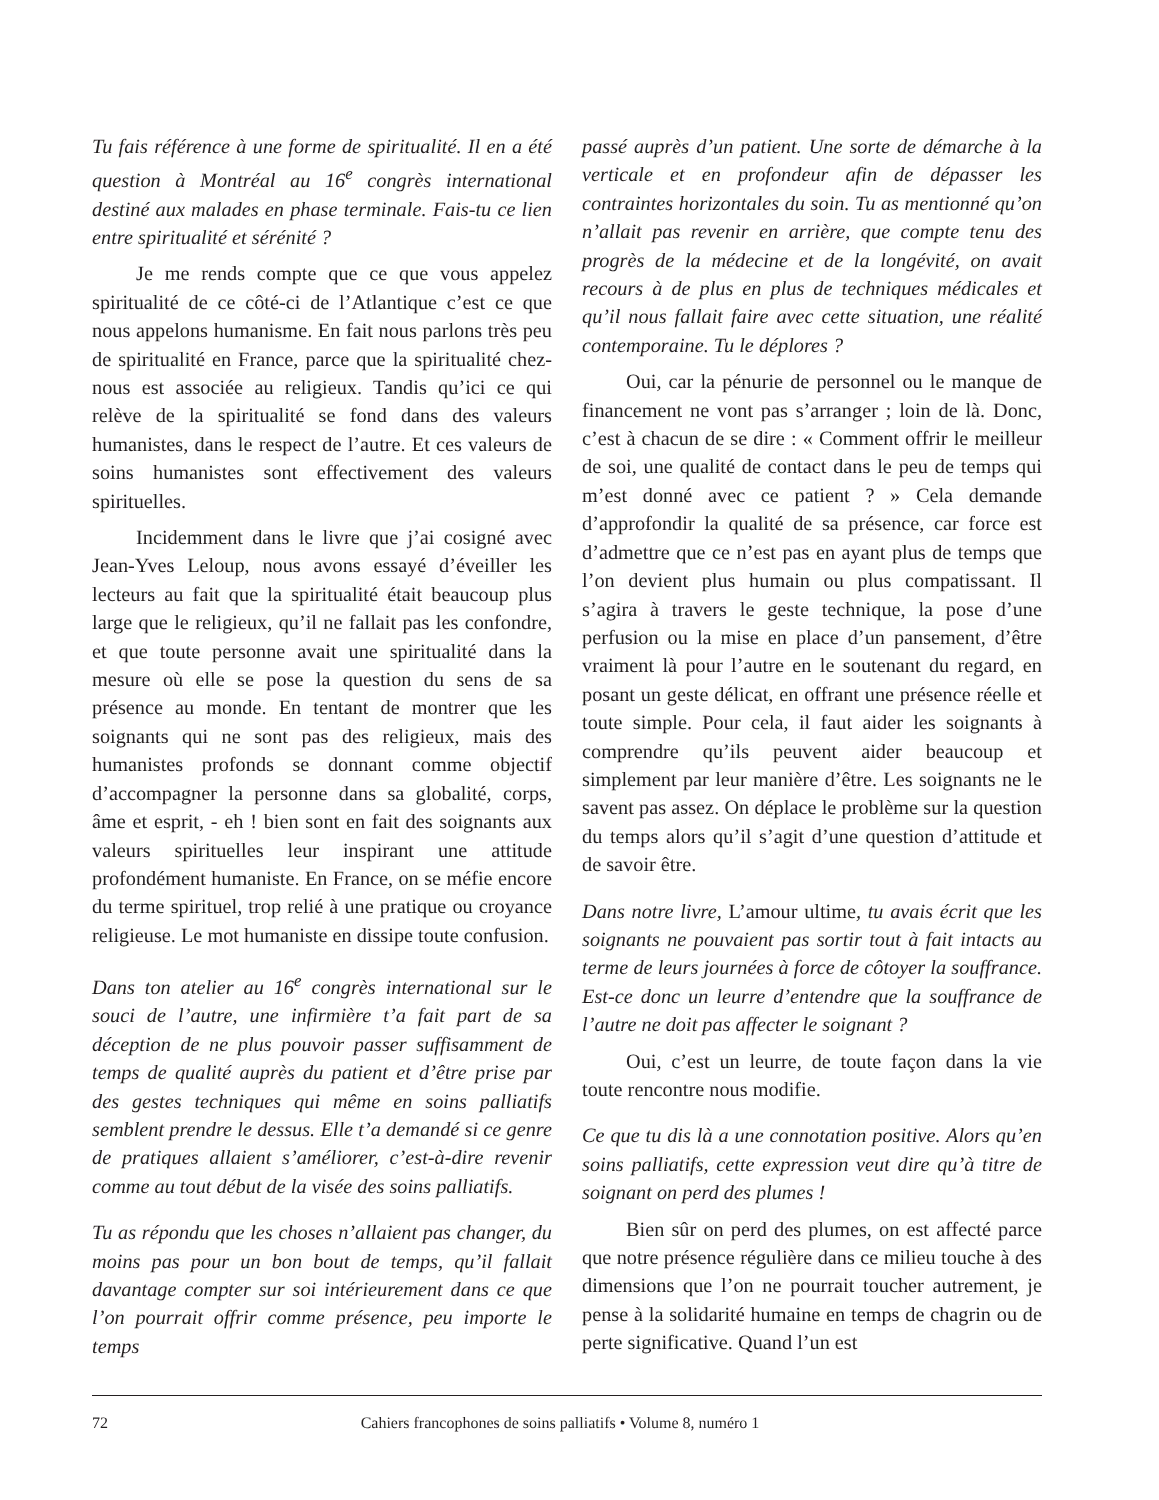Tu fais référence à une forme de spiritualité. Il en a été question à Montréal au 16<sup>e</sup> congrès international destiné aux malades en phase terminale. Fais-tu ce lien entre spiritualité et sérénité ?
Je me rends compte que ce que vous appelez spiritualité de ce côté-ci de l’Atlantique c’est ce que nous appelons humanisme. En fait nous parlons très peu de spiritualité en France, parce que la spiritualité chez-nous est associée au religieux. Tandis qu’ici ce qui relève de la spiritualité se fond dans des valeurs humanistes, dans le respect de l’autre. Et ces valeurs de soins humanistes sont effectivement des valeurs spirituelles.
Incidemment dans le livre que j’ai cosigné avec Jean-Yves Leloup, nous avons essayé d’éveiller les lecteurs au fait que la spiritualité était beaucoup plus large que le religieux, qu’il ne fallait pas les confondre, et que toute personne avait une spiritualité dans la mesure où elle se pose la question du sens de sa présence au monde. En tentant de montrer que les soignants qui ne sont pas des religieux, mais des humanistes profonds se donnant comme objectif d’accompagner la personne dans sa globalité, corps, âme et esprit, - eh ! bien sont en fait des soignants aux valeurs spirituelles leur inspirant une attitude profondément humaniste. En France, on se méfie encore du terme spirituel, trop relié à une pratique ou croyance religieuse. Le mot humaniste en dissipe toute confusion.
Dans ton atelier au 16<sup>e</sup> congrès international sur le souci de l’autre, une infirmière t’a fait part de sa déception de ne plus pouvoir passer suffisamment de temps de qualité auprès du patient et d’être prise par des gestes techniques qui même en soins palliatifs semblent prendre le dessus. Elle t’a demandé si ce genre de pratiques allaient s’améliorer, c’est-à-dire revenir comme au tout début de la visée des soins palliatifs.
Tu as répondu que les choses n’allaient pas changer, du moins pas pour un bon bout de temps, qu’il fallait davantage compter sur soi intérieurement dans ce que l’on pourrait offrir comme présence, peu importe le temps
passé auprès d’un patient. Une sorte de démarche à la verticale et en profondeur afin de dépasser les contraintes horizontales du soin. Tu as mentionné qu’on n’allait pas revenir en arrière, que compte tenu des progrès de la médecine et de la longévité, on avait recours à de plus en plus de techniques médicales et qu’il nous fallait faire avec cette situation, une réalité contemporaine. Tu le déplores ?
Oui, car la pénurie de personnel ou le manque de financement ne vont pas s’arranger ; loin de là. Donc, c’est à chacun de se dire : « Comment offrir le meilleur de soi, une qualité de contact dans le peu de temps qui m’est donné avec ce patient ? » Cela demande d’approfondir la qualité de sa présence, car force est d’admettre que ce n’est pas en ayant plus de temps que l’on devient plus humain ou plus compatissant. Il s’agira à travers le geste technique, la pose d’une perfusion ou la mise en place d’un pansement, d’être vraiment là pour l’autre en le soutenant du regard, en posant un geste délicat, en offrant une présence réelle et toute simple. Pour cela, il faut aider les soignants à comprendre qu’ils peuvent aider beaucoup et simplement par leur manière d’être. Les soignants ne le savent pas assez. On déplace le problème sur la question du temps alors qu’il s’agit d’une question d’attitude et de savoir être.
Dans notre livre, L’amour ultime, tu avais écrit que les soignants ne pouvaient pas sortir tout à fait intacts au terme de leurs journées à force de côtoyer la souffrance. Est-ce donc un leurre d’entendre que la souffrance de l’autre ne doit pas affecter le soignant ?
Oui, c’est un leurre, de toute façon dans la vie toute rencontre nous modifie.
Ce que tu dis là a une connotation positive. Alors qu’en soins palliatifs, cette expression veut dire qu’à titre de soignant on perd des plumes !
Bien sûr on perd des plumes, on est affecté parce que notre présence régulière dans ce milieu touche à des dimensions que l’on ne pourrait toucher autrement, je pense à la solidarité humaine en temps de chagrin ou de perte significative. Quand l’un est
72 Cahiers francophones de soins palliatifs • Volume 8, numéro 1